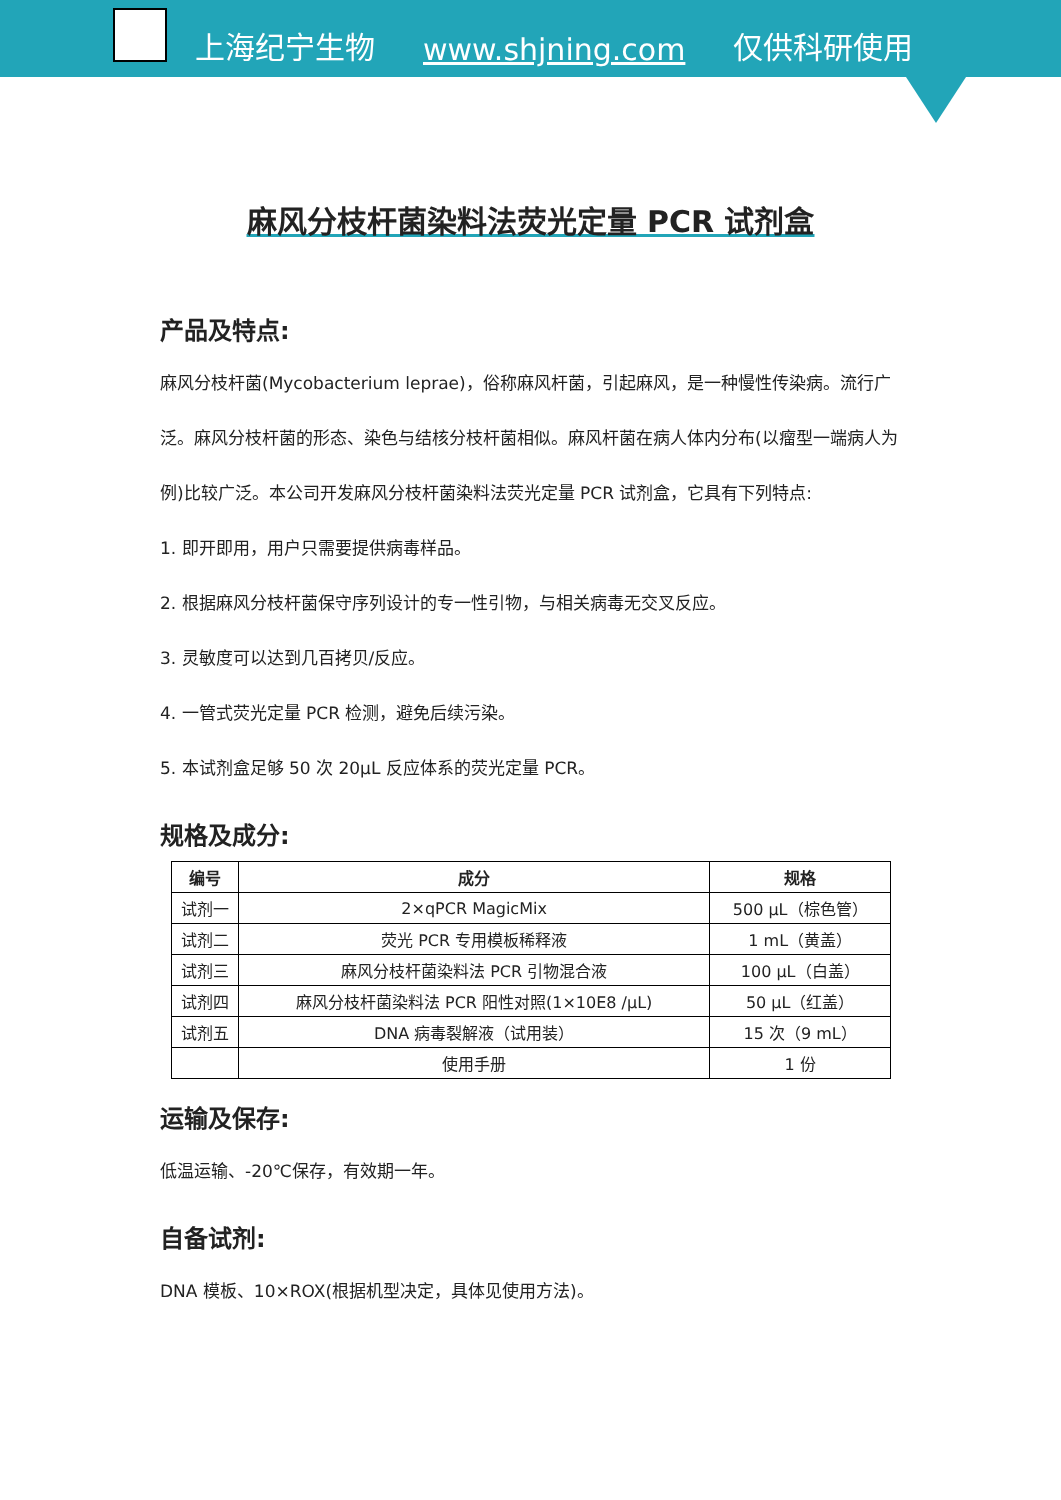上海纪宁生物 www.shjning.com 仅供科研使用
麻风分枝杆菌染料法荧光定量 PCR 试剂盒
产品及特点:
麻风分枝杆菌(Mycobacterium leprae)，俗称麻风杆菌，引起麻风，是一种慢性传染病。流行广泛。麻风分枝杆菌的形态、染色与结核分枝杆菌相似。麻风杆菌在病人体内分布(以瘤型一端病人为例)比较广泛。本公司开发麻风分枝杆菌染料法荧光定量 PCR 试剂盒，它具有下列特点:
1. 即开即用，用户只需要提供病毒样品。
2. 根据麻风分枝杆菌保守序列设计的专一性引物，与相关病毒无交叉反应。
3. 灵敏度可以达到几百拷贝/反应。
4. 一管式荧光定量 PCR 检测，避免后续污染。
5. 本试剂盒足够 50 次 20μL 反应体系的荧光定量 PCR。
规格及成分:
| 编号 | 成分 | 规格 |
| --- | --- | --- |
| 试剂一 | 2×qPCR MagicMix | 500 μL（棕色管） |
| 试剂二 | 荧光 PCR 专用模板稀释液 | 1 mL（黄盖） |
| 试剂三 | 麻风分枝杆菌染料法 PCR 引物混合液 | 100 μL（白盖） |
| 试剂四 | 麻风分枝杆菌染料法 PCR 阳性对照(1×10E8 /μL) | 50 μL（红盖） |
| 试剂五 | DNA 病毒裂解液（试用装） | 15 次（9 mL） |
| | 使用手册 | 1 份 |
运输及保存:
低温运输、-20℃保存，有效期一年。
自备试剂:
DNA 模板、10×ROX(根据机型决定，具体见使用方法)。